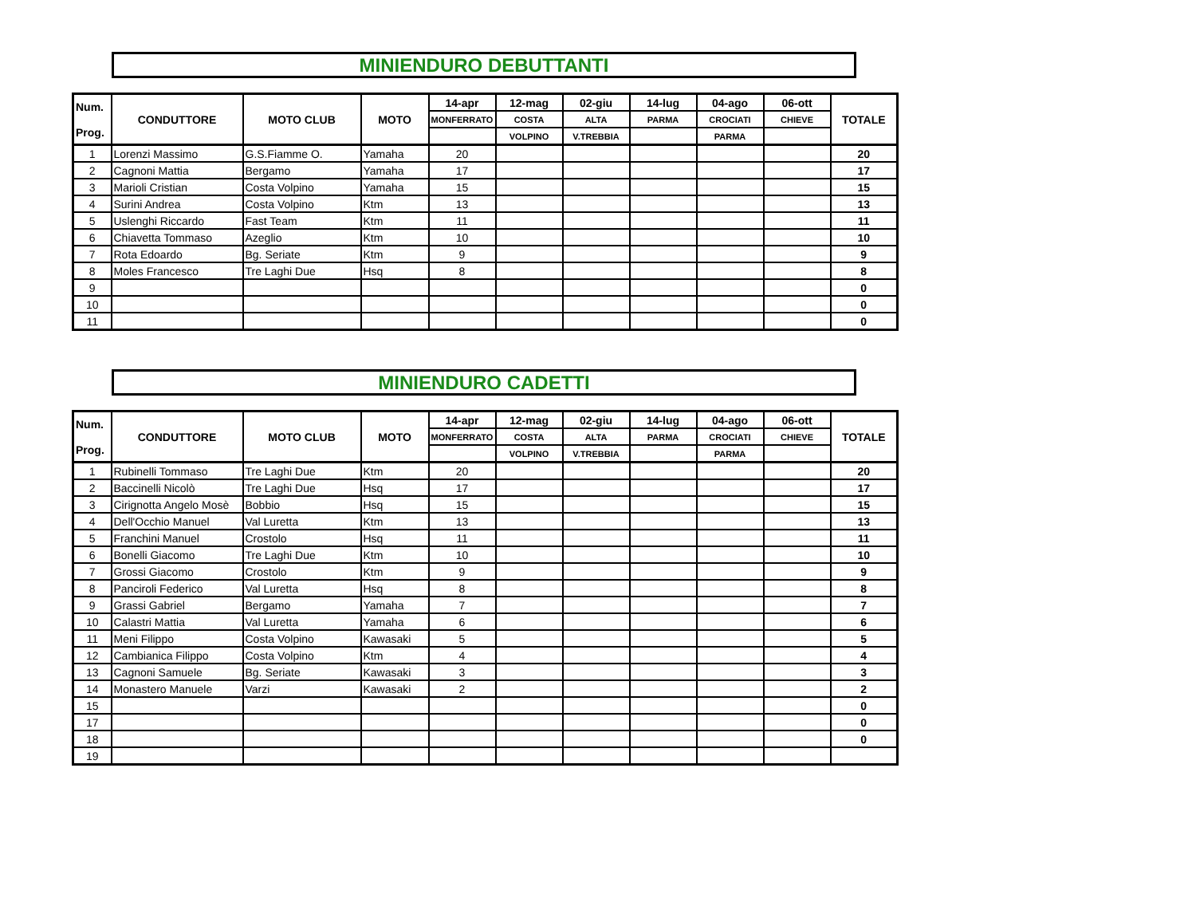MINIENDURO DEBUTTANTI
| Num. Prog. | CONDUTTORE | MOTO CLUB | MOTO | 14-apr | 12-mag | 02-giu | 14-lug | 04-ago | 06-ott | TOTALE |
| --- | --- | --- | --- | --- | --- | --- | --- | --- | --- | --- |
| | | | | MONFERRATO | COSTA | ALTA | PARMA | CROCIATI | CHIEVE | |
| | | | | | VOLPINO | V.TREBBIA | | PARMA | | |
| 1 | Lorenzi Massimo | G.S.Fiamme O. | Yamaha | 20 | | | | | | 20 |
| 2 | Cagnoni Mattia | Bergamo | Yamaha | 17 | | | | | | 17 |
| 3 | Marioli Cristian | Costa Volpino | Yamaha | 15 | | | | | | 15 |
| 4 | Surini Andrea | Costa Volpino | Ktm | 13 | | | | | | 13 |
| 5 | Uslenghi Riccardo | Fast Team | Ktm | 11 | | | | | | 11 |
| 6 | Chiavetta Tommaso | Azeglio | Ktm | 10 | | | | | | 10 |
| 7 | Rota Edoardo | Bg. Seriate | Ktm | 9 | | | | | | 9 |
| 8 | Moles Francesco | Tre Laghi Due | Hsq | 8 | | | | | | 8 |
| 9 | | | | | | | | | | 0 |
| 10 | | | | | | | | | | 0 |
| 11 | | | | | | | | | | 0 |
MINIENDURO CADETTI
| Num. Prog. | CONDUTTORE | MOTO CLUB | MOTO | 14-apr | 12-mag | 02-giu | 14-lug | 04-ago | 06-ott | TOTALE |
| --- | --- | --- | --- | --- | --- | --- | --- | --- | --- | --- |
| | | | | MONFERRATO | COSTA | ALTA | PARMA | CROCIATI | CHIEVE | |
| | | | | | VOLPINO | V.TREBBIA | | PARMA | | |
| 1 | Rubinelli Tommaso | Tre Laghi Due | Ktm | 20 | | | | | | 20 |
| 2 | Baccinelli Nicolò | Tre Laghi Due | Hsq | 17 | | | | | | 17 |
| 3 | Cirignotta Angelo Mosè | Bobbio | Hsq | 15 | | | | | | 15 |
| 4 | Dell'Occhio Manuel | Val Luretta | Ktm | 13 | | | | | | 13 |
| 5 | Franchini Manuel | Crostolo | Hsq | 11 | | | | | | 11 |
| 6 | Bonelli Giacomo | Tre Laghi Due | Ktm | 10 | | | | | | 10 |
| 7 | Grossi Giacomo | Crostolo | Ktm | 9 | | | | | | 9 |
| 8 | Panciroli Federico | Val Luretta | Hsq | 8 | | | | | | 8 |
| 9 | Grassi Gabriel | Bergamo | Yamaha | 7 | | | | | | 7 |
| 10 | Calastri Mattia | Val Luretta | Yamaha | 6 | | | | | | 6 |
| 11 | Meni Filippo | Costa Volpino | Kawasaki | 5 | | | | | | 5 |
| 12 | Cambianica Filippo | Costa Volpino | Ktm | 4 | | | | | | 4 |
| 13 | Cagnoni Samuele | Bg. Seriate | Kawasaki | 3 | | | | | | 3 |
| 14 | Monastero Manuele | Varzi | Kawasaki | 2 | | | | | | 2 |
| 15 | | | | | | | | | | 0 |
| 17 | | | | | | | | | | 0 |
| 18 | | | | | | | | | | 0 |
| 19 | | | | | | | | | | |